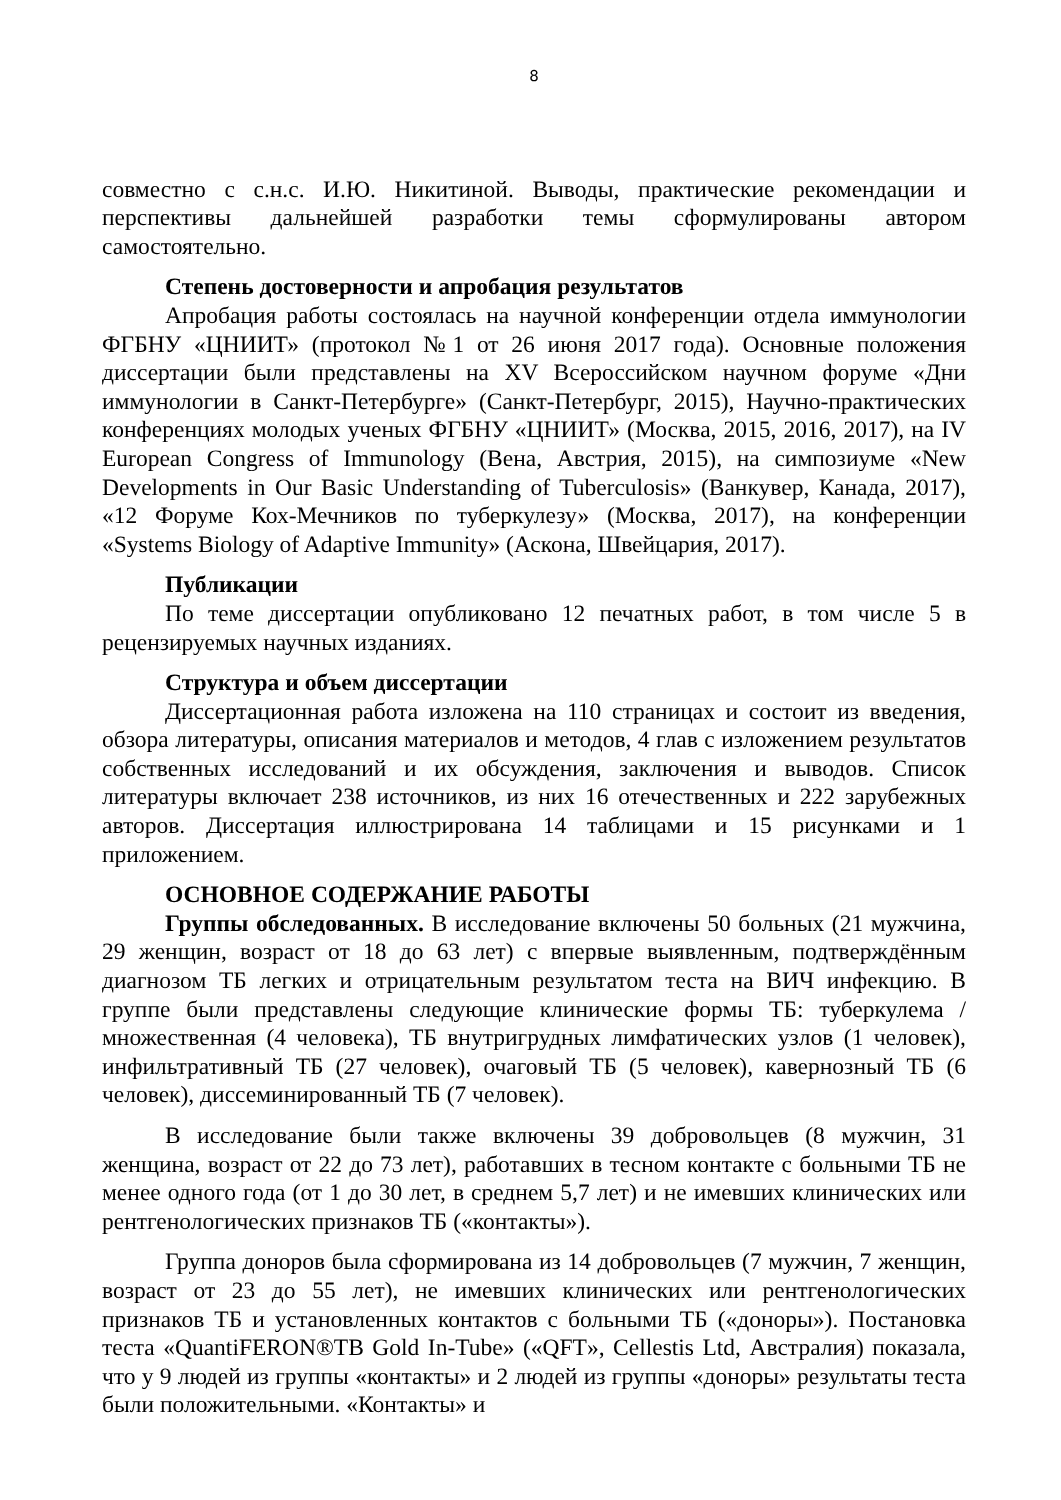8
совместно с с.н.с. И.Ю. Никитиной. Выводы, практические рекомендации и перспективы дальнейшей разработки темы сформулированы автором самостоятельно.
Степень достоверности и апробация результатов
Апробация работы состоялась на научной конференции отдела иммунологии ФГБНУ «ЦНИИТ» (протокол №1 от 26 июня 2017 года). Основные положения диссертации были представлены на XV Всероссийском научном форуме «Дни иммунологии в Санкт-Петербурге» (Санкт-Петербург, 2015), Научно-практических конференциях молодых ученых ФГБНУ «ЦНИИТ» (Москва, 2015, 2016, 2017), на IV European Congress of Immunology (Вена, Австрия, 2015), на симпозиуме «New Developments in Our Basic Understanding of Tuberculosis» (Ванкувер, Канада, 2017), «12 Форуме Кох-Мечников по туберкулезу» (Москва, 2017), на конференции «Systems Biology of Adaptive Immunity» (Аскона, Швейцария, 2017).
Публикации
По теме диссертации опубликовано 12 печатных работ, в том числе 5 в рецензируемых научных изданиях.
Структура и объем диссертации
Диссертационная работа изложена на 110 страницах и состоит из введения, обзора литературы, описания материалов и методов, 4 глав с изложением результатов собственных исследований и их обсуждения, заключения и выводов. Список литературы включает 238 источников, из них 16 отечественных и 222 зарубежных авторов. Диссертация иллюстрирована 14 таблицами и 15 рисунками и 1 приложением.
ОСНОВНОЕ СОДЕРЖАНИЕ РАБОТЫ
Группы обследованных. В исследование включены 50 больных (21 мужчина, 29 женщин, возраст от 18 до 63 лет) с впервые выявленным, подтверждённым диагнозом ТБ легких и отрицательным результатом теста на ВИЧ инфекцию. В группе были представлены следующие клинические формы ТБ: туберкулема / множественная (4 человека), ТБ внутригрудных лимфатических узлов (1 человек), инфильтративный ТБ (27 человек), очаговый ТБ (5 человек), кавернозный ТБ (6 человек), диссеминированный ТБ (7 человек).
В исследование были также включены 39 добровольцев (8 мужчин, 31 женщина, возраст от 22 до 73 лет), работавших в тесном контакте с больными ТБ не менее одного года (от 1 до 30 лет, в среднем 5,7 лет) и не имевших клинических или рентгенологических признаков ТБ («контакты»).
Группа доноров была сформирована из 14 добровольцев (7 мужчин, 7 женщин, возраст от 23 до 55 лет), не имевших клинических или рентгенологических признаков ТБ и установленных контактов с больными ТБ («доноры»). Постановка теста «QuantiFERON®TB Gold In-Tube» («QFT», Cellestis Ltd, Австралия) показала, что у 9 людей из группы «контакты» и 2 людей из группы «доноры» результаты теста были положительными. «Контакты» и